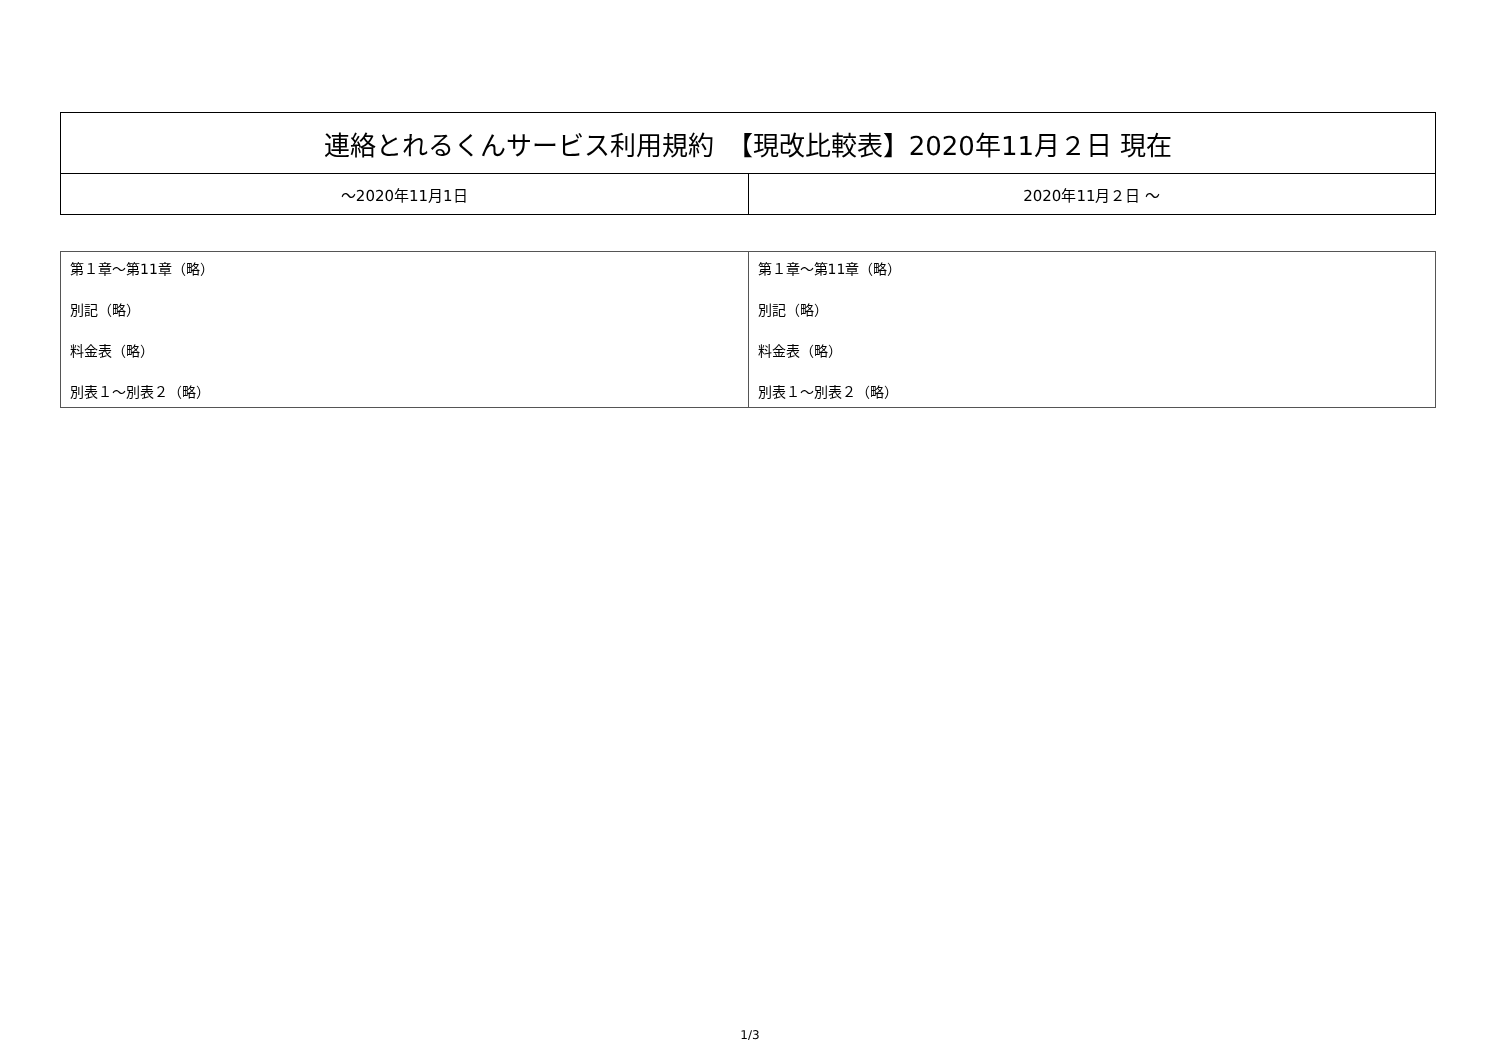| 連絡とれるくんサービス利用規約 【現改比較表】2020年11月２日 現在 | |
| ～2020年11月1日 | 2020年11月２日 ～ |
| 第１章～第11章（略） 別記（略） 料金表（略） 別表１～別表２（略） | 第１章～第11章（略） 別記（略） 料金表（略） 別表１～別表２（略） |
1/3